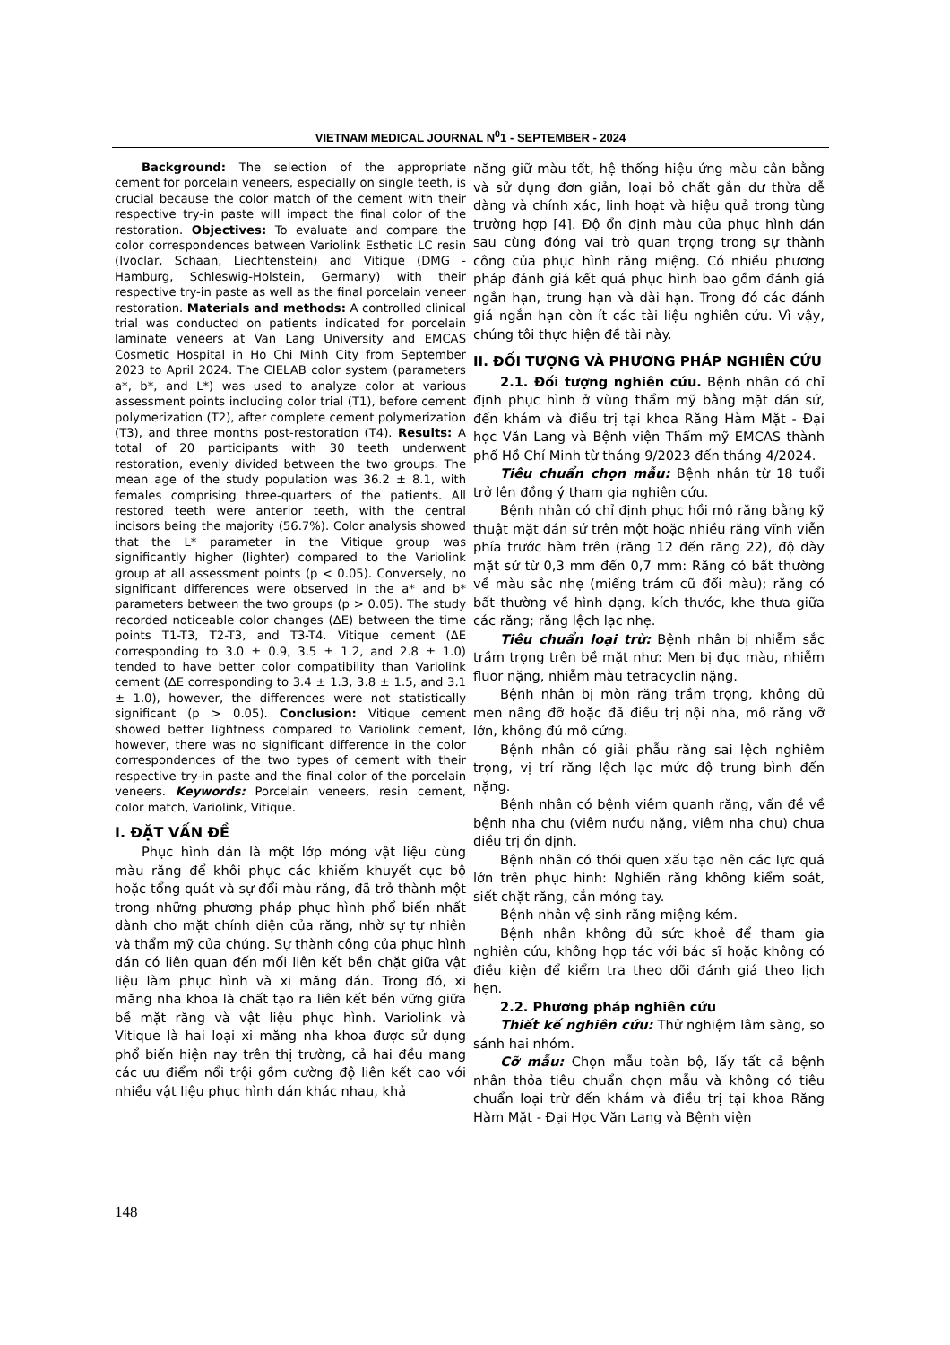VIETNAM MEDICAL JOURNAL N<sup>0</sup>1 - SEPTEMBER - 2024
Background: The selection of the appropriate cement for porcelain veneers, especially on single teeth, is crucial because the color match of the cement with their respective try-in paste will impact the final color of the restoration. Objectives: To evaluate and compare the color correspondences between Variolink Esthetic LC resin (Ivoclar, Schaan, Liechtenstein) and Vitique (DMG - Hamburg, Schleswig-Holstein, Germany) with their respective try-in paste as well as the final porcelain veneer restoration. Materials and methods: A controlled clinical trial was conducted on patients indicated for porcelain laminate veneers at Van Lang University and EMCAS Cosmetic Hospital in Ho Chi Minh City from September 2023 to April 2024. The CIELAB color system (parameters a*, b*, and L*) was used to analyze color at various assessment points including color trial (T1), before cement polymerization (T2), after complete cement polymerization (T3), and three months post-restoration (T4). Results: A total of 20 participants with 30 teeth underwent restoration, evenly divided between the two groups. The mean age of the study population was 36.2 ± 8.1, with females comprising three-quarters of the patients. All restored teeth were anterior teeth, with the central incisors being the majority (56.7%). Color analysis showed that the L* parameter in the Vitique group was significantly higher (lighter) compared to the Variolink group at all assessment points (p < 0.05). Conversely, no significant differences were observed in the a* and b* parameters between the two groups (p > 0.05). The study recorded noticeable color changes (ΔE) between the time points T1-T3, T2-T3, and T3-T4. Vitique cement (ΔE corresponding to 3.0 ± 0.9, 3.5 ± 1.2, and 2.8 ± 1.0) tended to have better color compatibility than Variolink cement (ΔE corresponding to 3.4 ± 1.3, 3.8 ± 1.5, and 3.1 ± 1.0), however, the differences were not statistically significant (p > 0.05). Conclusion: Vitique cement showed better lightness compared to Variolink cement, however, there was no significant difference in the color correspondences of the two types of cement with their respective try-in paste and the final color of the porcelain veneers. Keywords: Porcelain veneers, resin cement, color match, Variolink, Vitique.
I. ĐẶT VẤN ĐỀ
Phục hình dán là một lớp mỏng vật liệu cùng màu răng để khôi phục các khiếm khuyết cục bộ hoặc tổng quát và sự đổi màu răng, đã trở thành một trong những phương pháp phục hình phổ biến nhất dành cho mặt chính diện của răng, nhờ sự tự nhiên và thẩm mỹ của chúng. Sự thành công của phục hình dán có liên quan đến mối liên kết bền chặt giữa vật liệu làm phục hình và xi măng dán. Trong đó, xi măng nha khoa là chất tạo ra liên kết bền vững giữa bề mặt răng và vật liệu phục hình. Variolink và Vitique là hai loại xi măng nha khoa được sử dụng phổ biến hiện nay trên thị trường, cả hai đều mang các ưu điểm nổi trội gồm cường độ liên kết cao với nhiều vật liệu phục hình dán khác nhau, khả
năng giữ màu tốt, hệ thống hiệu ứng màu cân bằng và sử dụng đơn giản, loại bỏ chất gắn dư thừa dễ dàng và chính xác, linh hoạt và hiệu quả trong từng trường hợp [4]. Độ ổn định màu của phục hình dán sau cùng đóng vai trò quan trọng trong sự thành công của phục hình răng miệng. Có nhiều phương pháp đánh giá kết quả phục hình bao gồm đánh giá ngắn hạn, trung hạn và dài hạn. Trong đó các đánh giá ngắn hạn còn ít các tài liệu nghiên cứu. Vì vậy, chúng tôi thực hiện đề tài này.
II. ĐỐI TƯỢNG VÀ PHƯƠNG PHÁP NGHIÊN CỨU
2.1. Đối tượng nghiên cứu. Bệnh nhân có chỉ định phục hình ở vùng thẩm mỹ bằng mặt dán sứ, đến khám và điều trị tại khoa Răng Hàm Mặt - Đại học Văn Lang và Bệnh viện Thẩm mỹ EMCAS thành phố Hồ Chí Minh từ tháng 9/2023 đến tháng 4/2024.
Tiêu chuẩn chọn mẫu: Bệnh nhân từ 18 tuổi trở lên đồng ý tham gia nghiên cứu.
Bệnh nhân có chỉ định phục hồi mô răng bằng kỹ thuật mặt dán sứ trên một hoặc nhiều răng vĩnh viễn phía trước hàm trên (răng 12 đến răng 22), độ dày mặt sứ từ 0,3 mm đến 0,7 mm: Răng có bất thường về màu sắc nhẹ (miếng trám cũ đổi màu); răng có bất thường về hình dạng, kích thước, khe thưa giữa các răng; răng lệch lạc nhẹ.
Tiêu chuẩn loại trừ: Bệnh nhân bị nhiễm sắc trầm trọng trên bề mặt như: Men bị đục màu, nhiễm fluor nặng, nhiễm màu tetracyclin nặng.
Bệnh nhân bị mòn răng trầm trọng, không đủ men nâng đỡ hoặc đã điều trị nội nha, mô răng vỡ lớn, không đủ mô cứng.
Bệnh nhân có giải phẫu răng sai lệch nghiêm trọng, vị trí răng lệch lạc mức độ trung bình đến nặng.
Bệnh nhân có bệnh viêm quanh răng, vấn đề về bệnh nha chu (viêm nướu nặng, viêm nha chu) chưa điều trị ổn định.
Bệnh nhân có thói quen xấu tạo nên các lực quá lớn trên phục hình: Nghiến răng không kiểm soát, siết chặt răng, cắn móng tay.
Bệnh nhân vệ sinh răng miệng kém.
Bệnh nhân không đủ sức khoẻ để tham gia nghiên cứu, không hợp tác với bác sĩ hoặc không có điều kiện để kiểm tra theo dõi đánh giá theo lịch hẹn.
2.2. Phương pháp nghiên cứu
Thiết kế nghiên cứu: Thử nghiệm lâm sàng, so sánh hai nhóm.
Cỡ mẫu: Chọn mẫu toàn bộ, lấy tất cả bệnh nhân thỏa tiêu chuẩn chọn mẫu và không có tiêu chuẩn loại trừ đến khám và điều trị tại khoa Răng Hàm Mặt - Đại Học Văn Lang và Bệnh viện
148